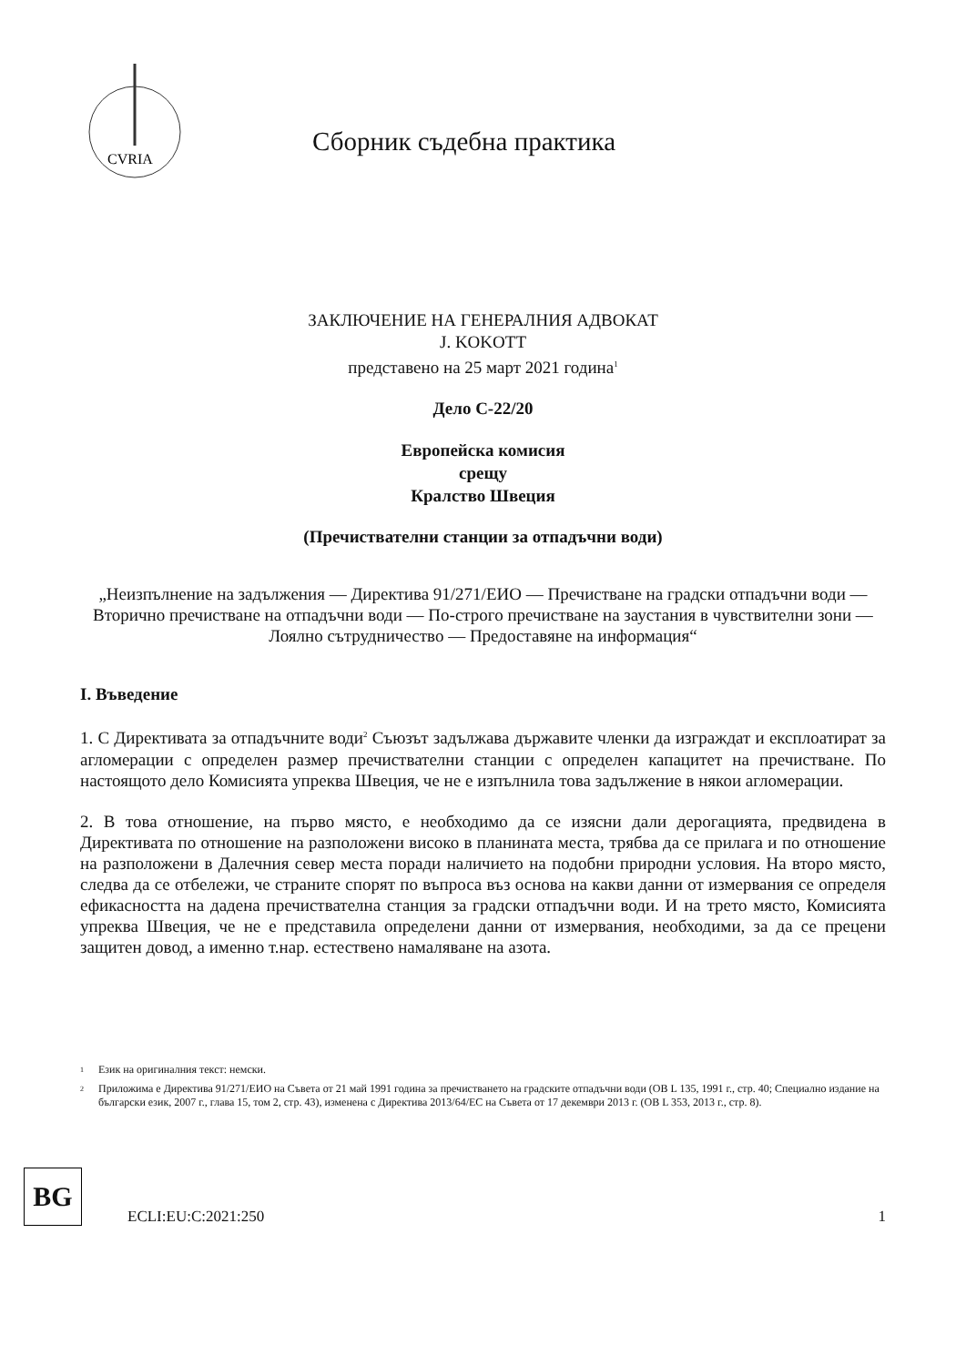CVRIA
Сборник съдебна практика
ЗАКЛЮЧЕНИЕ НА ГЕНЕРАЛНИЯ АДВОКАТ
J. KOKOTT
представено на 25 март 2021 година<sup>1</sup>
Дело C-22/20
Европейска комисия
срещу
Кралство Швеция
(Пречиствателни станции за отпадъчни води)
„Неизпълнение на задължения — Директива 91/271/ЕИО — Пречистване на градски отпадъчни води — Вторично пречистване на отпадъчни води — По-строго пречистване на заустания в чувствителни зони — Лоялно сътрудничество — Предоставяне на информация“
I. Въведение
1. С Директивата за отпадъчните води<sup>2</sup> Съюзът задължава държавите членки да изграждат и експлоатират за агломерации с определен размер пречиствателни станции с определен капацитет на пречистване. По настоящото дело Комисията упреква Швеция, че не е изпълнила това задължение в някои агломерации.
2. В това отношение, на първо място, е необходимо да се изясни дали дерогацията, предвидена в Директивата по отношение на разположени високо в планината места, трябва да се прилага и по отношение на разположени в Далечния север места поради наличието на подобни природни условия. На второ място, следва да се отбележи, че страните спорят по въпроса въз основа на какви данни от измервания се определя ефикасността на дадена пречиствателна станция за градски отпадъчни води. И на трето място, Комисията упреква Швеция, че не е представила определени данни от измервания, необходими, за да се прецени защитен довод, а именно т.нар. естествено намаляване на азота.
1 Език на оригиналния текст: немски.
2 Приложима е Директива 91/271/ЕИО на Съвета от 21 май 1991 година за пречистването на градските отпадъчни води (ОВ L 135, 1991 г., стр. 40; Специално издание на български език, 2007 г., глава 15, том 2, стр. 43), изменена с Директива 2013/64/ЕС на Съвета от 17 декември 2013 г. (ОВ L 353, 2013 г., стр. 8).
BG
ECLI:EU:C:2021:250
1